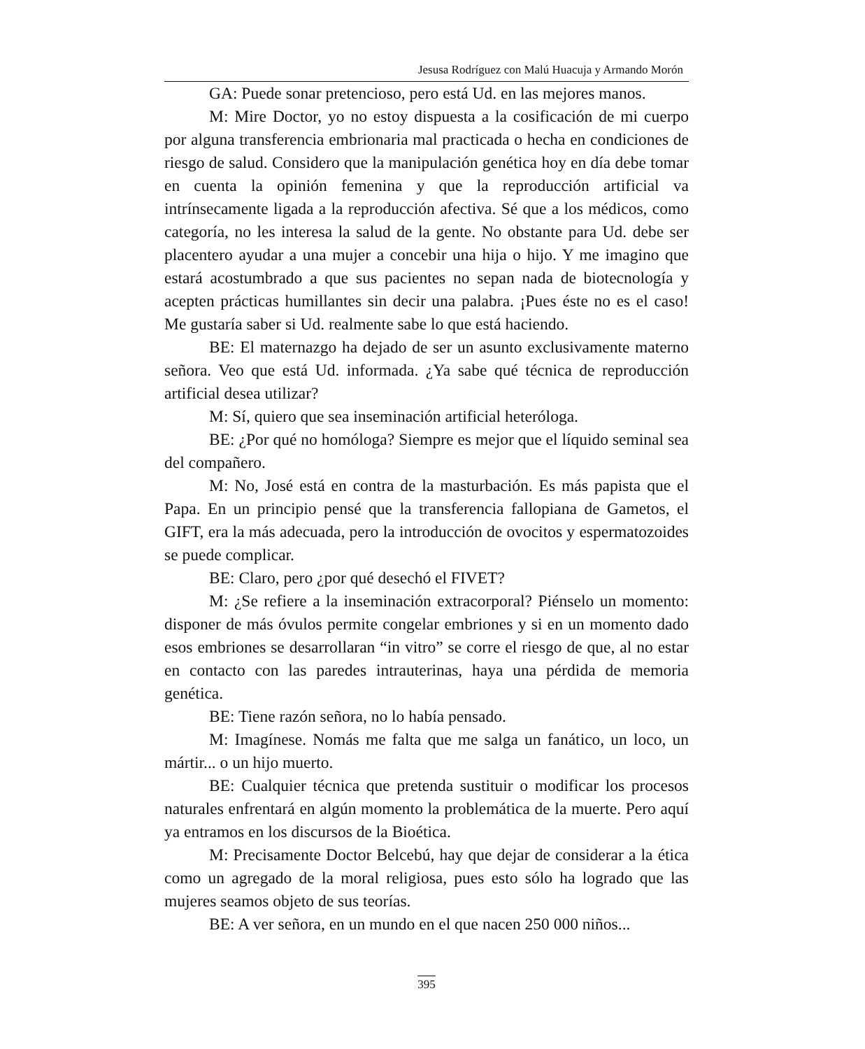Jesusa Rodríguez con Malú Huacuja y Armando Morón
GA: Puede sonar pretencioso, pero está Ud. en las mejores manos.
M: Mire Doctor, yo no estoy dispuesta a la cosificación de mi cuerpo por alguna transferencia embrionaria mal practicada o hecha en condiciones de riesgo de salud. Considero que la manipulación genética hoy en día debe tomar en cuenta la opinión femenina y que la reproducción artificial va intrínsecamente ligada a la reproducción afectiva. Sé que a los médicos, como categoría, no les interesa la salud de la gente. No obstante para Ud. debe ser placentero ayudar a una mujer a concebir una hija o hijo. Y me imagino que estará acostumbrado a que sus pacientes no sepan nada de biotecnología y acepten prácticas humillantes sin decir una palabra. ¡Pues éste no es el caso! Me gustaría saber si Ud. realmente sabe lo que está haciendo.
BE: El maternazgo ha dejado de ser un asunto exclusivamente materno señora. Veo que está Ud. informada. ¿Ya sabe qué técnica de reproducción artificial desea utilizar?
M: Sí, quiero que sea inseminación artificial heteróloga.
BE: ¿Por qué no homóloga? Siempre es mejor que el líquido seminal sea del compañero.
M: No, José está en contra de la masturbación. Es más papista que el Papa. En un principio pensé que la transferencia fallopiana de Gametos, el GIFT, era la más adecuada, pero la introducción de ovocitos y espermatozoides se puede complicar.
BE: Claro, pero ¿por qué desechó el FIVET?
M: ¿Se refiere a la inseminación extracorporal? Piénselo un momento: disponer de más óvulos permite congelar embriones y si en un momento dado esos embriones se desarrollaran “in vitro” se corre el riesgo de que, al no estar en contacto con las paredes intrauterinas, haya una pérdida de memoria genética.
BE: Tiene razón señora, no lo había pensado.
M: Imagínese. Nomás me falta que me salga un fanático, un loco, un mártir... o un hijo muerto.
BE: Cualquier técnica que pretenda sustituir o modificar los procesos naturales enfrentará en algún momento la problemática de la muerte. Pero aquí ya entramos en los discursos de la Bioética.
M: Precisamente Doctor Belcebú, hay que dejar de considerar a la ética como un agregado de la moral religiosa, pues esto sólo ha logrado que las mujeres seamos objeto de sus teorías.
BE: A ver señora, en un mundo en el que nacen 250 000 niños...
395